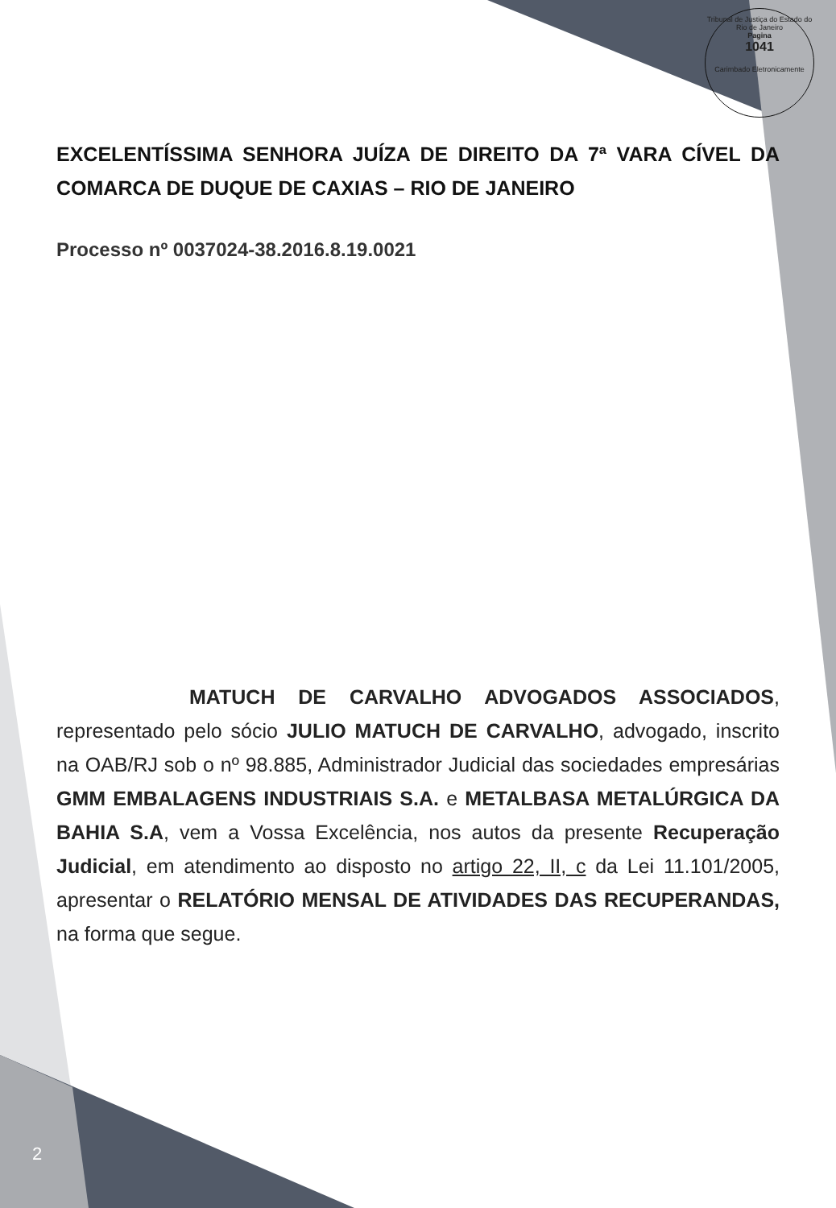Tribunal de Justiça do Estado do Rio de Janeiro
Pagina
1041
Carimbado Eletronicamente
EXCELENTÍSSIMA SENHORA JUÍZA DE DIREITO DA 7ª VARA CÍVEL DA COMARCA DE DUQUE DE CAXIAS – RIO DE JANEIRO
Processo nº 0037024-38.2016.8.19.0021
MATUCH DE CARVALHO ADVOGADOS ASSOCIADOS, representado pelo sócio JULIO MATUCH DE CARVALHO, advogado, inscrito na OAB/RJ sob o nº 98.885, Administrador Judicial das sociedades empresárias GMM EMBALAGENS INDUSTRIAIS S.A. e METALBASA METALÚRGICA DA BAHIA S.A, vem a Vossa Excelência, nos autos da presente Recuperação Judicial, em atendimento ao disposto no artigo 22, II, c da Lei 11.101/2005, apresentar o RELATÓRIO MENSAL DE ATIVIDADES DAS RECUPERANDAS, na forma que segue.
2